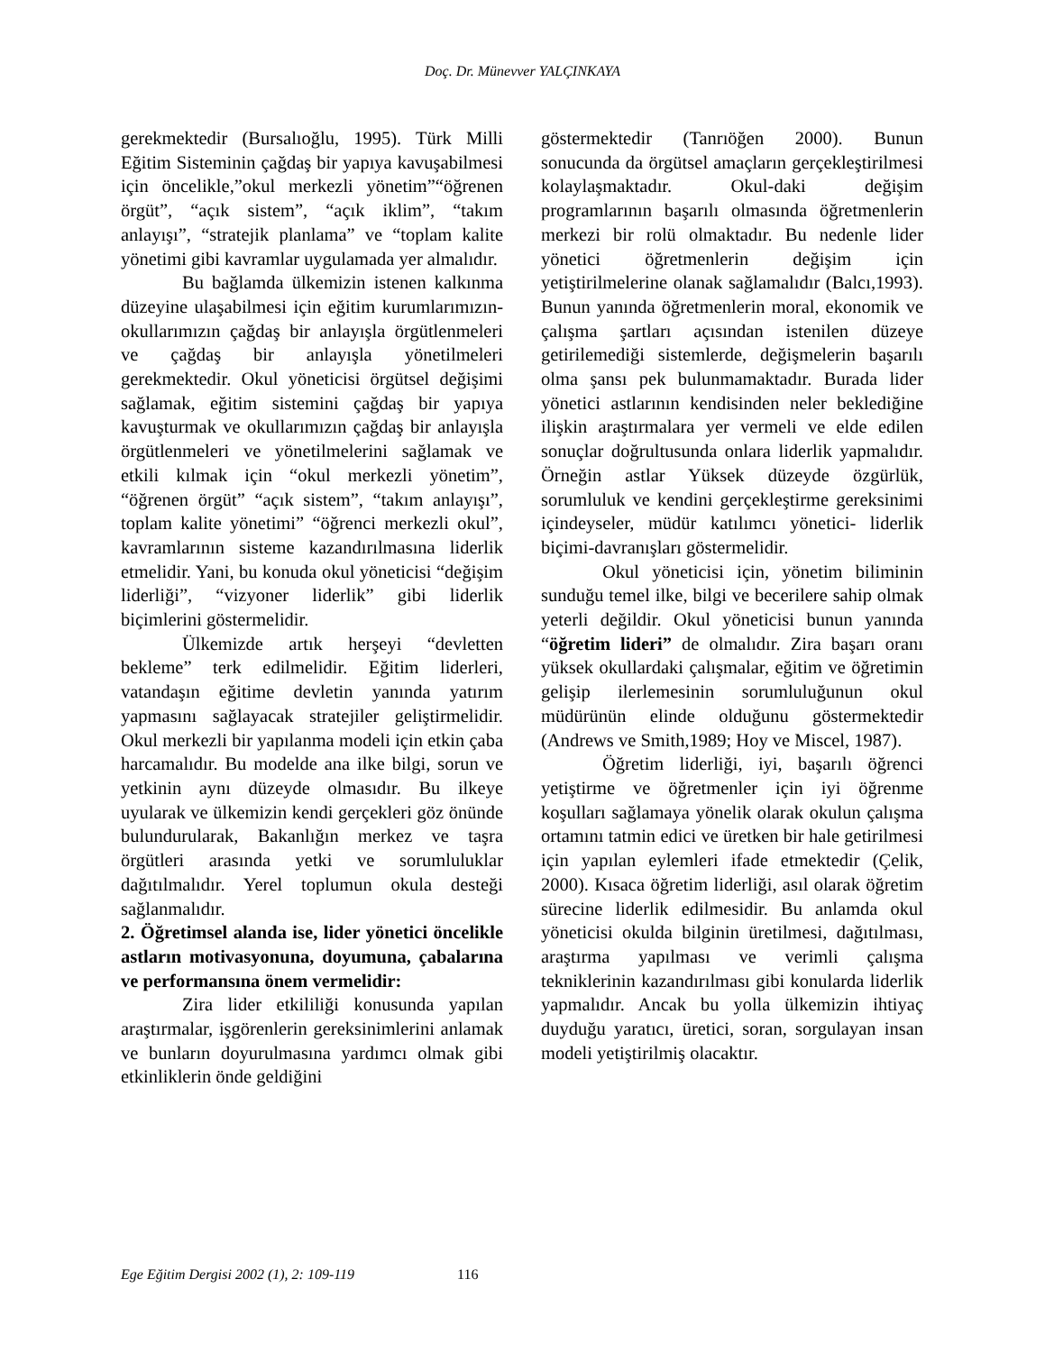Doç. Dr. Münevver YALÇINKAYA
gerekmektedir (Bursalıoğlu, 1995). Türk Milli Eğitim Sisteminin çağdaş bir yapıya kavuşabilmesi için öncelikle,”okul merkezli yönetim”“öğrenen örgüt”, “açık sistem”, “açık iklim”, “takım anlayışı”, “stratejik planlama” ve “toplam kalite yönetimi gibi kavramlar uygulamada yer almalıdır.
Bu bağlamda ülkemizin istenen kalkınma düzeyine ulaşabilmesi için eğitim kurumlarımızın-okullarımızın çağdaş bir anlayışla örgütlenmeleri ve çağdaş bir anlayışla yönetilmeleri gerekmektedir. Okul yöneticisi örgütsel değişimi sağlamak, eğitim sistemini çağdaş bir yapıya kavuşturmak ve okullarımızın çağdaş bir anlayışla örgütlenmeleri ve yönetilmelerini sağlamak ve etkili kılmak için “okul merkezli yönetim”, “öğrenen örgüt” “açık sistem”, “takım anlayışı”, toplam kalite yönetimi” “öğrenci merkezli okul”, kavramlarının sisteme kazandırılmasına liderlik etmelidir. Yani, bu konuda okul yöneticisi “değişim liderliği”, “vizyoner liderlik” gibi liderlik biçimlerini göstermelidir.
Ülkemizde artık herşeyi “devletten bekleme” terk edilmelidir. Eğitim liderleri, vatandaşın eğitime devletin yanında yatırım yapmasını sağlayacak stratejiler geliştirmelidir. Okul merkezli bir yapılanma modeli için etkin çaba harcamalıdır. Bu modelde ana ilke bilgi, sorun ve yetkinin aynı düzeyde olmasıdır. Bu ilkeye uyularak ve ülkemizin kendi gerçekleri göz önünde bulundurularak, Bakanlığın merkez ve taşra örgütleri arasında yetki ve sorumluluklar dağıtılmalıdır. Yerel toplumun okula desteği sağlanmalıdır.
2. Öğretimsel alanda ise, lider yönetici öncelikle astların motivasyonuna, doyumuna, çabalarına ve performansına önem vermelidir:
Zira lider etkililiği konusunda yapılan araştırmalar, işgörenlerin gereksinimlerini anlamak ve bunların doyurulmasına yardımcı olmak gibi etkinliklerin önde geldiğini
göstermektedir (Tanrıöğen 2000). Bunun sonucunda da örgütsel amaçların gerçekleştirilmesi kolaylaşmaktadır. Okul-daki değişim programlarının başarılı olmasında öğretmenlerin merkezi bir rolü olmaktadır. Bu nedenle lider yönetici öğretmenlerin değişim için yetiştirilmelerine olanak sağlamalıdır (Balcı,1993). Bunun yanında öğretmenlerin moral, ekonomik ve çalışma şartları açısından istenilen düzeye getirilemediği sistemlerde, değişmelerin başarılı olma şansı pek bulunmamaktadır. Burada lider yönetici astlarının kendisinden neler beklediğine ilişkin araştırmalara yer vermeli ve elde edilen sonuçlar doğrultusunda onlara liderlik yapmalıdır. Örneğin astlar Yüksek düzeyde özgürlük, sorumluluk ve kendini gerçekleştirme gereksinimi içindeyseler, müdür katılımcı yönetici- liderlik biçimi-davranışları göstermelidir.
Okul yöneticisi için, yönetim biliminin sunduğu temel ilke, bilgi ve becerilere sahip olmak yeterli değildir. Okul yöneticisi bunun yanında “öğretim lideri” de olmalıdır. Zira başarı oranı yüksek okullardaki çalışmalar, eğitim ve öğretimin gelişip ilerlemesinin sorumluluğunun okul müdürünün elinde olduğunu göstermektedir (Andrews ve Smith,1989; Hoy ve Miscel, 1987).
Öğretim liderliği, iyi, başarılı öğrenci yetiştirme ve öğretmenler için iyi öğrenme koşulları sağlamaya yönelik olarak okulun çalışma ortamını tatmin edici ve üretken bir hale getirilmesi için yapılan eylemleri ifade etmektedir (Çelik, 2000). Kısaca öğretim liderliği, asıl olarak öğretim sürecine liderlik edilmesidir. Bu anlamda okul yöneticisi okulda bilginin üretilmesi, dağıtılması, araştırma yapılması ve verimli çalışma tekniklerinin kazandırılması gibi konularda liderlik yapmalıdır. Ancak bu yolla ülkemizin ihtiyaç duyduğu yaratıcı, üretici, soran, sorgulayan insan modeli yetiştirilmiş olacaktır.
Ege Eğitim Dergisi 2002 (1), 2: 109-119 116